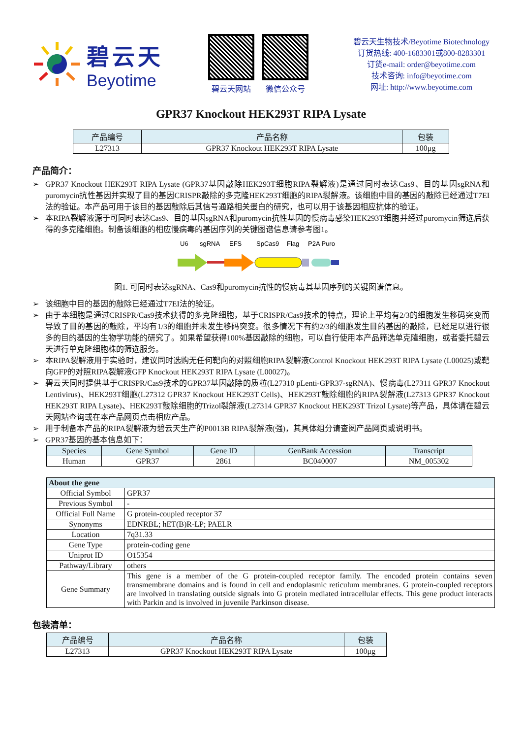碧云天
Beyotime
碧云天网站 微信公众号
碧云天生物技术/Beyotime Biotechnology
订货热线: 400-1683301或800-8283301
订货e-mail: order@beyotime.com
技术咨询: info@beyotime.com
网址: http://www.beyotime.com
GPR37 Knockout HEK293T RIPA Lysate
| 产品编号 | 产品名称 | 包装 |
| --- | --- | --- |
| L27313 | GPR37 Knockout HEK293T RIPA Lysate | 100μg |
产品简介：
➢ GPR37 Knockout HEK293T RIPA Lysate (GPR37基因敲除HEK293T细胞RIPA裂解液)是通过同时表达Cas9、目的基因sgRNA和puromycin抗性基因并实现了目的基因CRISPR敲除的多克隆HEK293T细胞的RIPA裂解液。该细胞中目的基因的敲除已经通过T7EI法的验证。本产品可用于该目的基因敲除后其信号通路相关蛋白的研究，也可以用于该基因相应抗体的验证。
➢ 本RIPA裂解液源于可同时表达Cas9、目的基因sgRNA和puromycin抗性基因的慢病毒感染HEK293T细胞并经过puromycin筛选后获得的多克隆细胞。制备该细胞的相应慢病毒的基因序列的关键图谱信息请参考图1。
U6
sgRNA
EFS
SpCas9
Flag
P2A Puro
图1. 可同时表达sgRNA、Cas9和puromycin抗性的慢病毒其基因序列的关键图谱信息。
➢ 该细胞中目的基因的敲除已经通过T7EI法的验证。
➢ 由于本细胞是通过CRISPR/Cas9技术获得的多克隆细胞，基于CRISPR/Cas9技术的特点，理论上平均有2/3的细胞发生移码突变而导致了目的基因的敲除，平均有1/3的细胞并未发生移码突变。很多情况下有约2/3的细胞发生目的基因的敲除，已经足以进行很多的目的基因的生物学功能的研究了。如果希望获得100%基因敲除的细胞，可以自行使用本产品筛选单克隆细胞，或者委托碧云天进行单克隆细胞株的筛选服务。
➢ 本RIPA裂解液用于实验时，建议同时选购无任何靶向的对照细胞RIPA裂解液Control Knockout HEK293T RIPA Lysate (L00025)或靶向GFP的对照RIPA裂解液GFP Knockout HEK293T RIPA Lysate (L00027)。
➢ 碧云天同时提供基于CRISPR/Cas9技术的GPR37基因敲除的质粒(L27310 pLenti-GPR37-sgRNA)、慢病毒(L27311 GPR37 Knockout Lentivirus)、HEK293T细胞(L27312 GPR37 Knockout HEK293T Cells)、HEK293T敲除细胞的RIPA裂解液(L27313 GPR37 Knockout HEK293T RIPA Lysate)、HEK293T敲除细胞的Trizol裂解液(L27314 GPR37 Knockout HEK293T Trizol Lysate)等产品，具体请在碧云天网站查询或在本产品网页点击相应产品。
➢ 用于制备本产品的RIPA裂解液为碧云天生产的P0013B RIPA裂解液(强)，其具体组分请查阅产品网页或说明书。
➢ GPR37基因的基本信息如下：
| Species | Gene Symbol | Gene ID | GenBank Accession | Transcript |
| --- | --- | --- | --- | --- |
| Human | GPR37 | 2861 | BC040007 | NM_005302 |
| About the gene | |
| --- | --- |
| Official Symbol | GPR37 |
| Previous Symbol | - |
| Official Full Name | G protein-coupled receptor 37 |
| Synonyms | EDNRBL; hET(B)R-LP; PAELR |
| Location | 7q31.33 |
| Gene Type | protein-coding gene |
| Uniprot ID | O15354 |
| Pathway/Library | others |
| Gene Summary | This gene is a member of the G protein-coupled receptor family. The encoded protein contains seven transmembrane domains and is found in cell and endoplasmic reticulum membranes. G protein-coupled receptors are involved in translating outside signals into G protein mediated intracellular effects. This gene product interacts with Parkin and is involved in juvenile Parkinson disease. |
包装清单：
| 产品编号 | 产品名称 | 包装 |
| --- | --- | --- |
| L27313 | GPR37 Knockout HEK293T RIPA Lysate | 100μg |